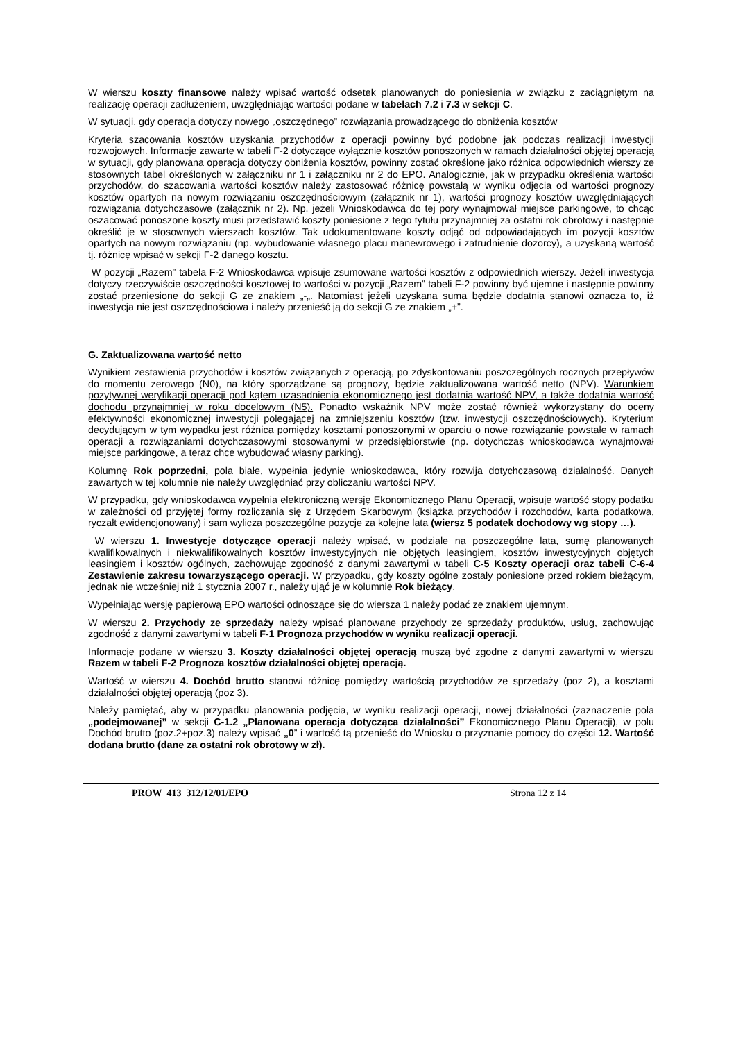W wierszu koszty finansowe należy wpisać wartość odsetek planowanych do poniesienia w związku z zaciągniętym na realizację operacji zadłużeniem, uwzględniając wartości podane w tabelach 7.2 i 7.3 w sekcji C.
W sytuacji, gdy operacja dotyczy nowego „oszczędnego” rozwiązania prowadzącego do obniżenia kosztów
Kryteria szacowania kosztów uzyskania przychodów z operacji powinny być podobne jak podczas realizacji inwestycji rozwojowych. Informacje zawarte w tabeli F-2 dotyczące wyłącznie kosztów ponoszonych w ramach działalności objętej operacją w sytuacji, gdy planowana operacja dotyczy obniżenia kosztów, powinny zostać określone jako różnica odpowiednich wierszy ze stosownych tabel określonych w załączniku nr 1 i załączniku nr 2 do EPO. Analogicznie, jak w przypadku określenia wartości przychodów, do szacowania wartości kosztów należy zastosować różnicę powstałą w wyniku odjęcia od wartości prognozy kosztów opartych na nowym rozwiązaniu oszczędnościowym (załącznik nr 1), wartości prognozy kosztów uwzględniających rozwiązania dotychczasowe (załącznik nr 2). Np. jeżeli Wnioskodawca do tej pory wynajmował miejsce parkingowe, to chcąc oszacować ponoszone koszty musi przedstawić koszty poniesione z tego tytułu przynajmniej za ostatni rok obrotowy i następnie określić je w stosownych wierszach kosztów. Tak udokumentowane koszty odjąć od odpowiadających im pozycji kosztów opartych na nowym rozwiązaniu (np. wybudowanie własnego placu manewrowego i zatrudnienie dozorcy), a uzyskaną wartość tj. różnicę wpisać w sekcji F-2 danego kosztu.
W pozycji „Razem” tabela F-2 Wnioskodawca wpisuje zsumowane wartości kosztów z odpowiednich wierszy. Jeżeli inwestycja dotyczy rzeczywiście oszczędności kosztowej to wartości w pozycji „Razem” tabeli F-2 powinny być ujemne i następnie powinny zostać przeniesione do sekcji G ze znakiem „-„. Natomiast jeżeli uzyskana suma będzie dodatnia stanowi oznacza to, iż inwestycja nie jest oszczędnościowa i należy przenieść ją do sekcji G ze znakiem „+”.
G. Zaktualizowana wartość netto
Wynikiem zestawienia przychodów i kosztów związanych z operacją, po zdyskontowaniu poszczególnych rocznych przepływów do momentu zerowego (N0), na który sporządzane są prognozy, będzie zaktualizowana wartość netto (NPV). Warunkiem pozytywnej weryfikacji operacji pod kątem uzasadnienia ekonomicznego jest dodatnia wartość NPV, a także dodatnia wartość dochodu przynajmniej w roku docelowym (N5). Ponadto wskaźnik NPV może zostać również wykorzystany do oceny efektywności ekonomicznej inwestycji polegającej na zmniejszeniu kosztów (tzw. inwestycji oszczędnościowych). Kryterium decydującym w tym wypadku jest różnica pomiędzy kosztami ponoszonymi w oparciu o nowe rozwiązanie powstałe w ramach operacji a rozwiązaniami dotychczasowymi stosowanymi w przedsiębiorstwie (np. dotychczas wnioskodawca wynajmował miejsce parkingowe, a teraz chce wybudować własny parking).
Kolumnę Rok poprzedni, pola białe, wypełnia jedynie wnioskodawca, który rozwija dotychczasową działalność. Danych zawartych w tej kolumnie nie należy uwzględniać przy obliczaniu wartości NPV.
W przypadku, gdy wnioskodawca wypełnia elektroniczną wersję Ekonomicznego Planu Operacji, wpisuje wartość stopy podatku w zależności od przyjętej formy rozliczania się z Urzędem Skarbowym (książka przychodów i rozchodów, karta podatkowa, ryczałt ewidencjonowany) i sam wylicza poszczególne pozycje za kolejne lata (wiersz 5 podatek dochodowy wg stopy …).
W wierszu 1. Inwestycje dotyczące operacji należy wpisać, w podziale na poszczególne lata, sumę planowanych kwalifikowalnych i niekwalifikowalnych kosztów inwestycyjnych nie objętych leasingiem, kosztów inwestycyjnych objętych leasingiem i kosztów ogólnych, zachowując zgodność z danymi zawartymi w tabeli C-5 Koszty operacji oraz tabeli C-6-4 Zestawienie zakresu towarzyszącego operacji. W przypadku, gdy koszty ogólne zostały poniesione przed rokiem bieżącym, jednak nie wcześniej niż 1 stycznia 2007 r., należy ująć je w kolumnie Rok bieżący.
Wypełniając wersję papierową EPO wartości odnoszące się do wiersza 1 należy podać ze znakiem ujemnym.
W wierszu 2. Przychody ze sprzedaży należy wpisać planowane przychody ze sprzedaży produktów, usług, zachowując zgodność z danymi zawartymi w tabeli F-1 Prognoza przychodów w wyniku realizacji operacji.
Informacje podane w wierszu 3. Koszty działalności objętej operacją muszą być zgodne z danymi zawartymi w wierszu Razem w tabeli F-2 Prognoza kosztów działalności objętej operacją.
Wartość w wierszu 4. Dochód brutto stanowi różnicę pomiędzy wartością przychodów ze sprzedaży (poz 2), a kosztami działalności objętej operacją (poz 3).
Należy pamiętać, aby w przypadku planowania podjęcia, w wyniku realizacji operacji, nowej działalności (zaznaczenie pola „podejmowanej” w sekcji C-1.2 „Planowana operacja dotycząca działalności” Ekonomicznego Planu Operacji), w polu Dochód brutto (poz.2+poz.3) należy wpisać „0” i wartość tą przenieść do Wniosku o przyznanie pomocy do części 12. Wartość dodana brutto (dane za ostatni rok obrotowy w zł).
PROW_413_312/12/01/EPO Strona 12 z 14